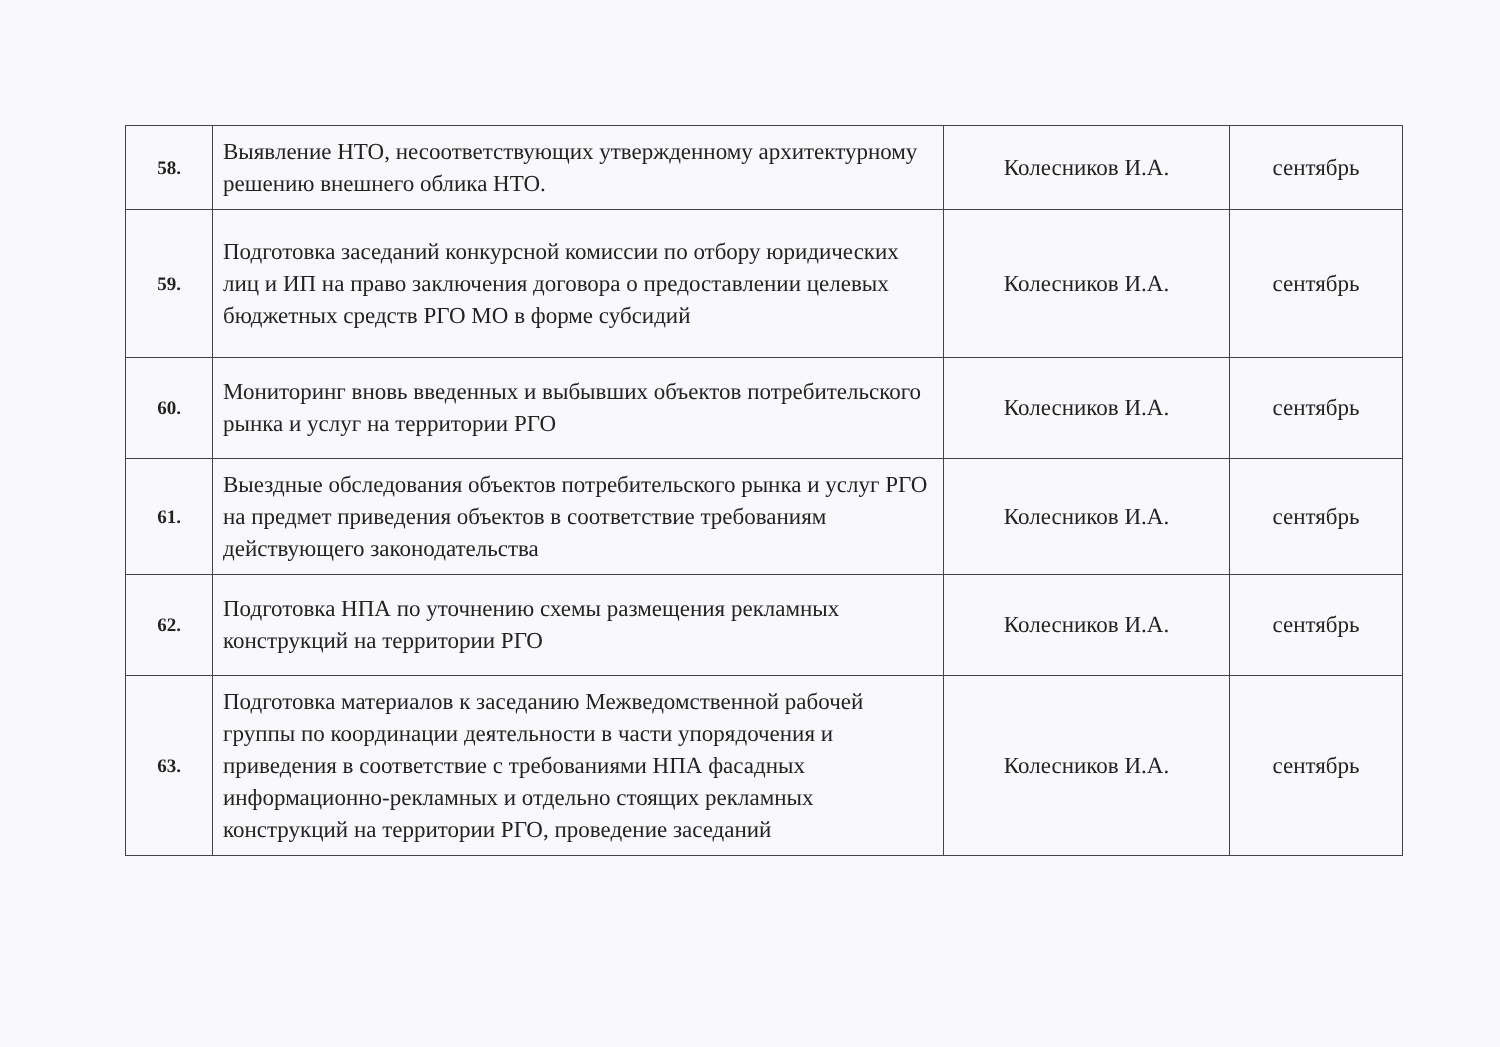| 58. | Выявление НТО, несоответствующих утвержденному архитектурному решению внешнего облика НТО. | Колесников И.А. | сентябрь |
| 59. | Подготовка заседаний конкурсной комиссии по отбору юридических лиц и ИП на право заключения договора о предоставлении целевых бюджетных средств РГО МО в форме субсидий | Колесников И.А. | сентябрь |
| 60. | Мониторинг вновь введенных и выбывших объектов потребительского рынка и услуг на территории РГО | Колесников И.А. | сентябрь |
| 61. | Выездные обследования объектов потребительского рынка и услуг РГО на предмет приведения объектов в соответствие требованиям действующего законодательства | Колесников И.А. | сентябрь |
| 62. | Подготовка НПА по уточнению схемы размещения рекламных конструкций на территории РГО | Колесников И.А. | сентябрь |
| 63. | Подготовка материалов к заседанию Межведомственной рабочей группы по координации деятельности в части упорядочения и приведения в соответствие с требованиями НПА фасадных информационно-рекламных и отдельно стоящих рекламных конструкций на территории РГО, проведение заседаний | Колесников И.А. | сентябрь |